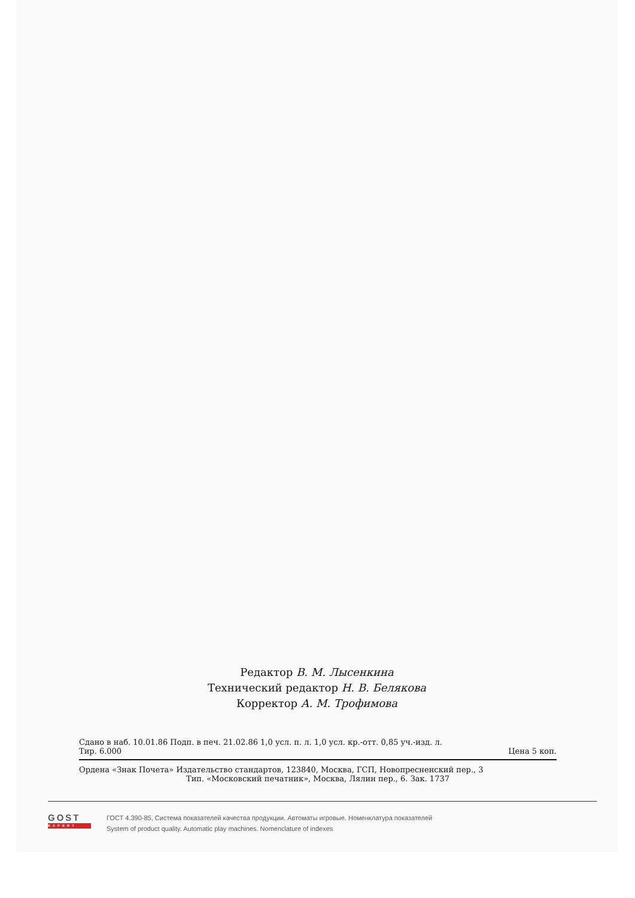Редактор В. М. Лысенкина
Технический редактор Н. В. Белякова
Корректор А. М. Трофимова
Сдано в наб. 10.01.86 Подп. в печ. 21.02.86 1,0 усл. п. л. 1,0 усл. кр.-отт. 0,85 уч.-изд. л.
Тир. 6.000 Цена 5 коп.
Ордена «Знак Почета» Издательство стандартов, 123840, Москва, ГСП, Новопресненский пер., 3
Тип. «Московский печатник», Москва, Лялин пер., 6. Зак. 1737
GOST
EXPERT
ГОСТ 4.390-85, Система показателей качества продукции. Автоматы игровые. Номенклатура показателей
System of product quality. Automatic play machines. Nomenclature of indexes